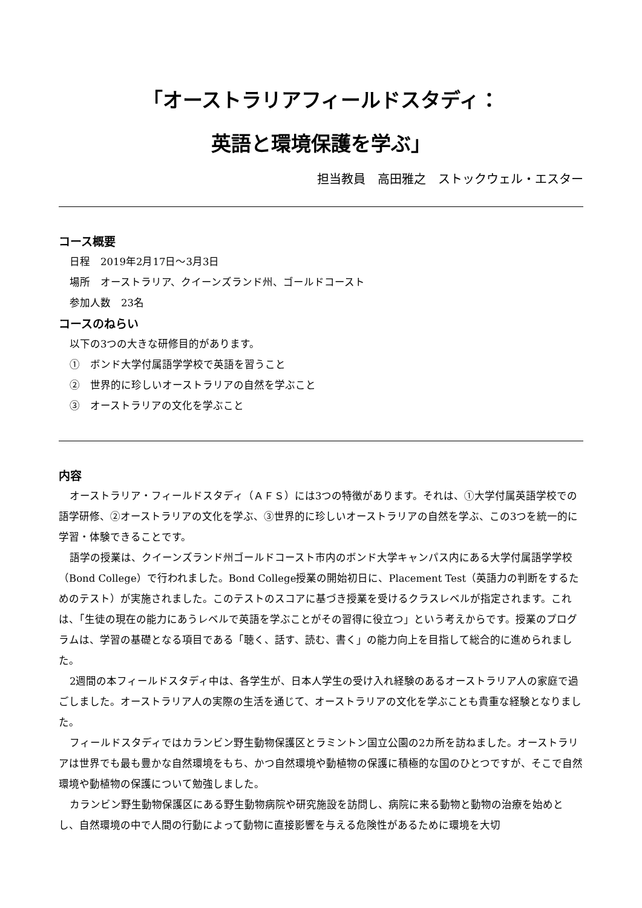「オーストラリアフィールドスタディ：
英語と環境保護を学ぶ」
担当教員　高田雅之　ストックウェル・エスター
コース概要
日程　2019年2月17日～3月3日
場所　オーストラリア、クイーンズランド州、ゴールドコースト
参加人数　23名
コースのねらい
以下の3つの大きな研修目的があります。
①　ボンド大学付属語学学校で英語を習うこと
②　世界的に珍しいオーストラリアの自然を学ぶこと
③　オーストラリアの文化を学ぶこと
内容
オーストラリア・フィールドスタディ（ＡＦＳ）には3つの特徴があります。それは、①大学付属英語学校での語学研修、②オーストラリアの文化を学ぶ、③世界的に珍しいオーストラリアの自然を学ぶ、この3つを統一的に学習・体験できることです。
語学の授業は、クイーンズランド州ゴールドコースト市内のボンド大学キャンパス内にある大学付属語学学校（Bond College）で行われました。Bond College授業の開始初日に、Placement Test（英語力の判断をするためのテスト）が実施されました。このテストのスコアに基づき授業を受けるクラスレベルが指定されます。これは、「生徒の現在の能力にあうレベルで英語を学ぶことがその習得に役立つ」という考えからです。授業のプログラムは、学習の基礎となる項目である「聴く、話す、読む、書く」の能力向上を目指して総合的に進められました。
2週間の本フィールドスタディ中は、各学生が、日本人学生の受け入れ経験のあるオーストラリア人の家庭で過ごしました。オーストラリア人の実際の生活を通じて、オーストラリアの文化を学ぶことも貴重な経験となりました。
フィールドスタディではカランビン野生動物保護区とラミントン国立公園の2カ所を訪ねました。オーストラリアは世界でも最も豊かな自然環境をもち、かつ自然環境や動植物の保護に積極的な国のひとつですが、そこで自然環境や動植物の保護について勉強しました。
カランビン野生動物保護区にある野生動物病院や研究施設を訪問し、病院に来る動物と動物の治療を始めとし、自然環境の中で人間の行動によって動物に直接影響を与える危険性があるために環境を大切